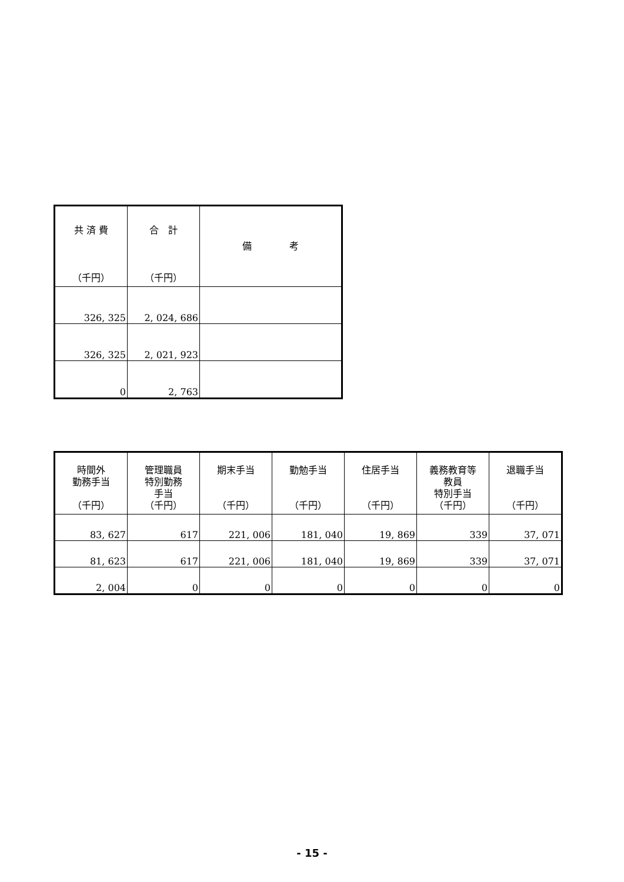| 共 済 費 （千円） | 合 計 （千円） | 備 考 |
| --- | --- | --- |
| 326, 325 | 2, 024, 686 | |
| 326, 325 | 2, 021, 923 | |
| 0 | 2, 763 | |
| 時間外 勤務手当 （千円） | 管理職員 特別勤務 手当 （千円） | 期末手当 （千円） | 勤勉手当 （千円） | 住居手当 （千円） | 義務教育等 教員 特別手当 （千円） | 退職手当 （千円） |
| --- | --- | --- | --- | --- | --- | --- |
| 83, 627 | 617 | 221, 006 | 181, 040 | 19, 869 | 339 | 37, 071 |
| 81, 623 | 617 | 221, 006 | 181, 040 | 19, 869 | 339 | 37, 071 |
| 2, 004 | 0 | 0 | 0 | 0 | 0 | 0 |
- 15 -